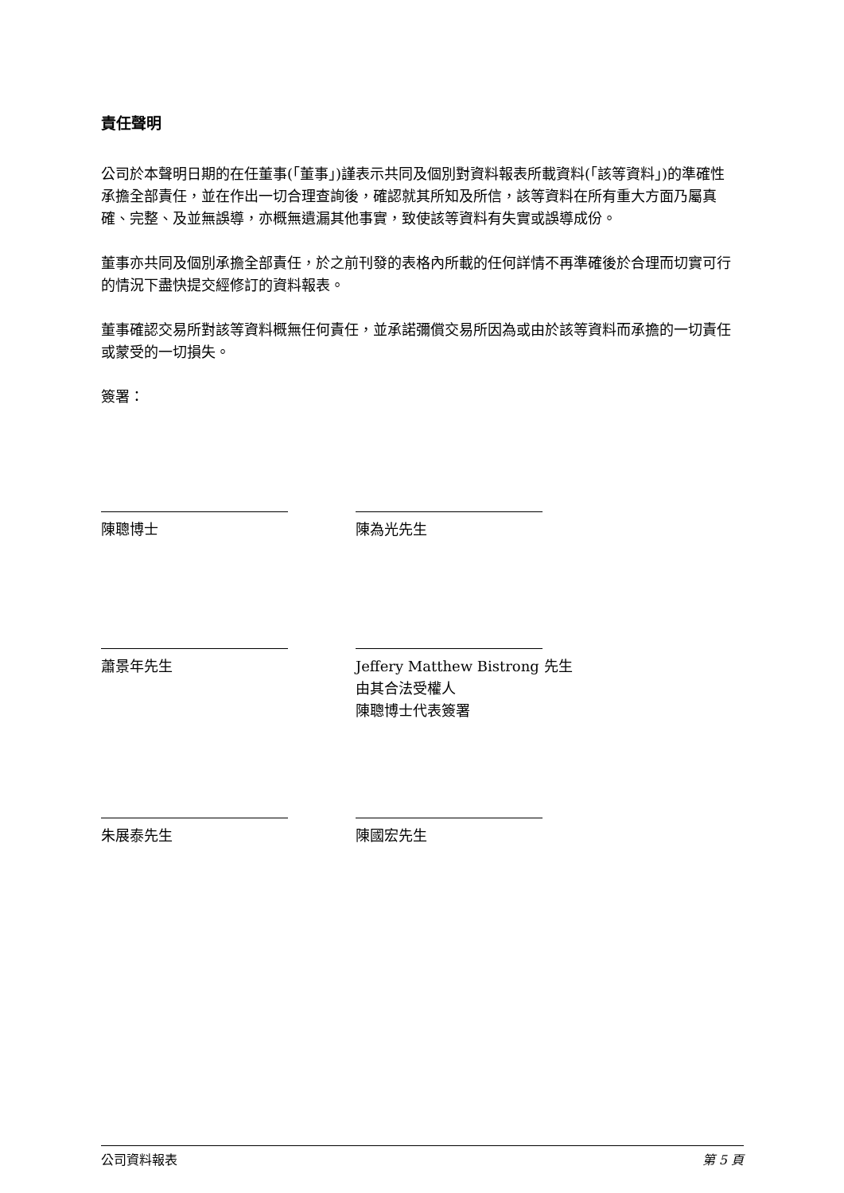責任聲明
公司於本聲明日期的在任董事(「董事」)謹表示共同及個別對資料報表所載資料(「該等資料」)的準確性承擔全部責任，並在作出一切合理查詢後，確認就其所知及所信，該等資料在所有重大方面乃屬真確、完整、及並無誤導，亦概無遺漏其他事實，致使該等資料有失實或誤導成份。
董事亦共同及個別承擔全部責任，於之前刊發的表格內所載的任何詳情不再準確後於合理而切實可行的情況下盡快提交經修訂的資料報表。
董事確認交易所對該等資料概無任何責任，並承諾彌償交易所因為或由於該等資料而承擔的一切責任或蒙受的一切損失。
簽署：
陳聰博士 陳為光先生
蕭景年先生 Jeffery Matthew Bistrong 先生
由其合法受權人
陳聰博士代表簽署
朱展泰先生 陳國宏先生
公司資料報表 第 5 頁